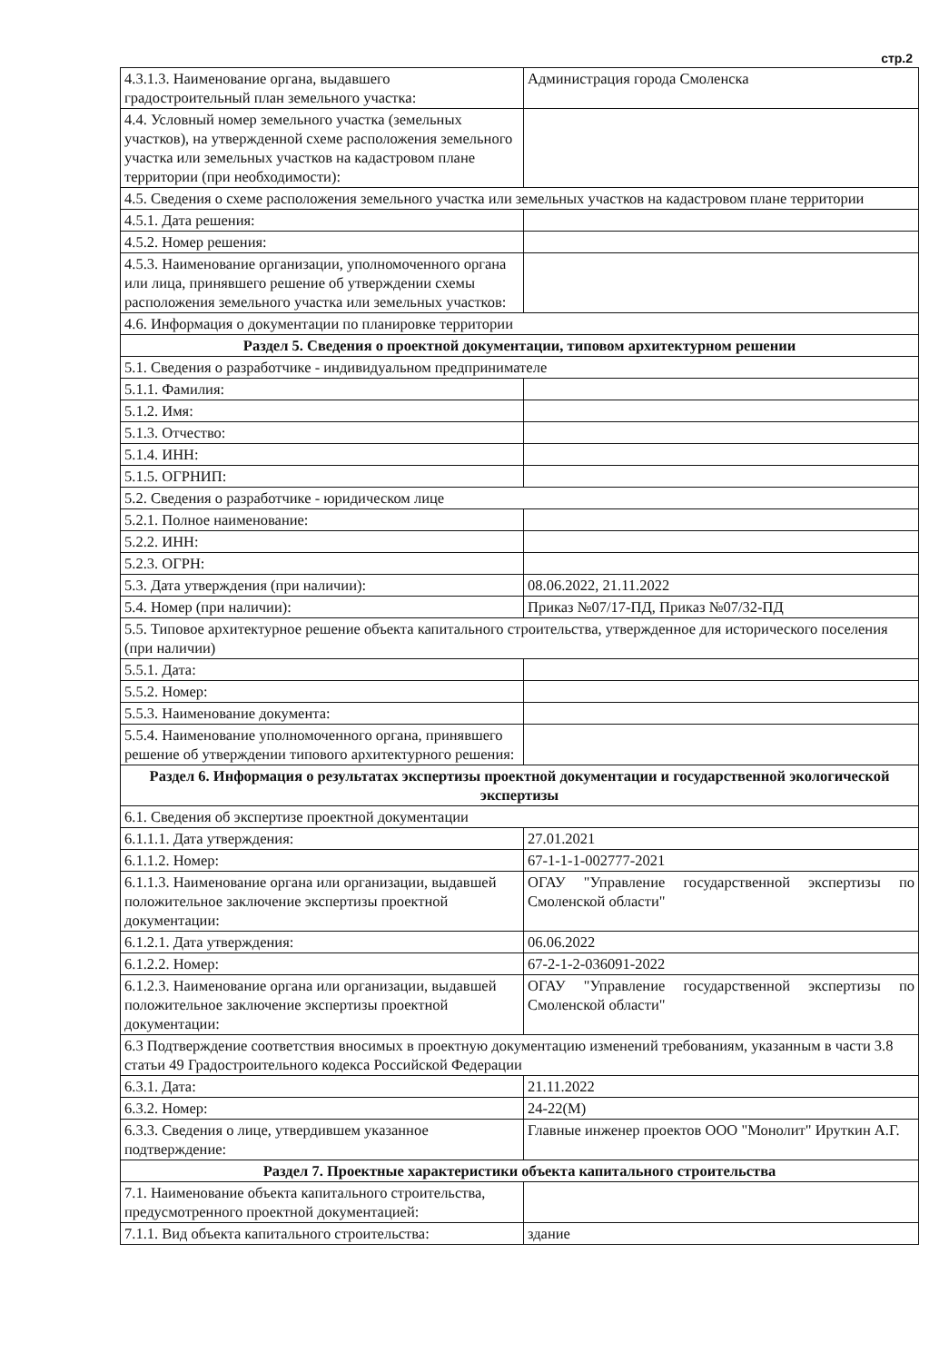стр.2
| 4.3.1.3. Наименование органа, выдавшего градостроительный план земельного участка: | Администрация города Смоленска |
| 4.4. Условный номер земельного участка (земельных участков), на утвержденной схеме расположения земельного участка или земельных участков на кадастровом плане территории (при необходимости): | |
| 4.5. Сведения о схеме расположения земельного участка или земельных участков на кадастровом плане территории | |
| 4.5.1. Дата решения: | |
| 4.5.2. Номер решения: | |
| 4.5.3. Наименование организации, уполномоченного органа или лица, принявшего решение об утверждении схемы расположения земельного участка или земельных участков: | |
| 4.6. Информация о документации по планировке территории | |
| Раздел 5. Сведения о проектной документации, типовом архитектурном решении | |
| 5.1. Сведения о разработчике - индивидуальном предпринимателе | |
| 5.1.1. Фамилия: | |
| 5.1.2. Имя: | |
| 5.1.3. Отчество: | |
| 5.1.4. ИНН: | |
| 5.1.5. ОГРНИП: | |
| 5.2. Сведения о разработчике - юридическом лице | |
| 5.2.1. Полное наименование: | |
| 5.2.2. ИНН: | |
| 5.2.3. ОГРН: | |
| 5.3. Дата утверждения (при наличии): | 08.06.2022, 21.11.2022 |
| 5.4. Номер (при наличии): | Приказ №07/17-ПД, Приказ №07/32-ПД |
| 5.5. Типовое архитектурное решение объекта капитального строительства, утвержденное для исторического поселения (при наличии) | |
| 5.5.1. Дата: | |
| 5.5.2. Номер: | |
| 5.5.3. Наименование документа: | |
| 5.5.4. Наименование уполномоченного органа, принявшего решение об утверждении типового архитектурного решения: | |
| Раздел 6. Информация о результатах экспертизы проектной документации и государственной экологической экспертизы | |
| 6.1. Сведения об экспертизе проектной документации | |
| 6.1.1.1. Дата утверждения: | 27.01.2021 |
| 6.1.1.2. Номер: | 67-1-1-1-002777-2021 |
| 6.1.1.3. Наименование органа или организации, выдавшей положительное заключение экспертизы проектной документации: | ОГАУ "Управление государственной экспертизы по Смоленской области" |
| 6.1.2.1. Дата утверждения: | 06.06.2022 |
| 6.1.2.2. Номер: | 67-2-1-2-036091-2022 |
| 6.1.2.3. Наименование органа или организации, выдавшей положительное заключение экспертизы проектной документации: | ОГАУ "Управление государственной экспертизы по Смоленской области" |
| 6.3 Подтверждение соответствия вносимых в проектную документацию изменений требованиям, указанным в части 3.8 статьи 49 Градостроительного кодекса Российской Федерации | |
| 6.3.1. Дата: | 21.11.2022 |
| 6.3.2. Номер: | 24-22(М) |
| 6.3.3. Сведения о лице, утвердившем указанное подтверждение: | Главные инженер проектов ООО "Монолит" Ируткин А.Г. |
| Раздел 7. Проектные характеристики объекта капитального строительства | |
| 7.1. Наименование объекта капитального строительства, предусмотренного проектной документацией: | |
| 7.1.1. Вид объекта капитального строительства: | здание |